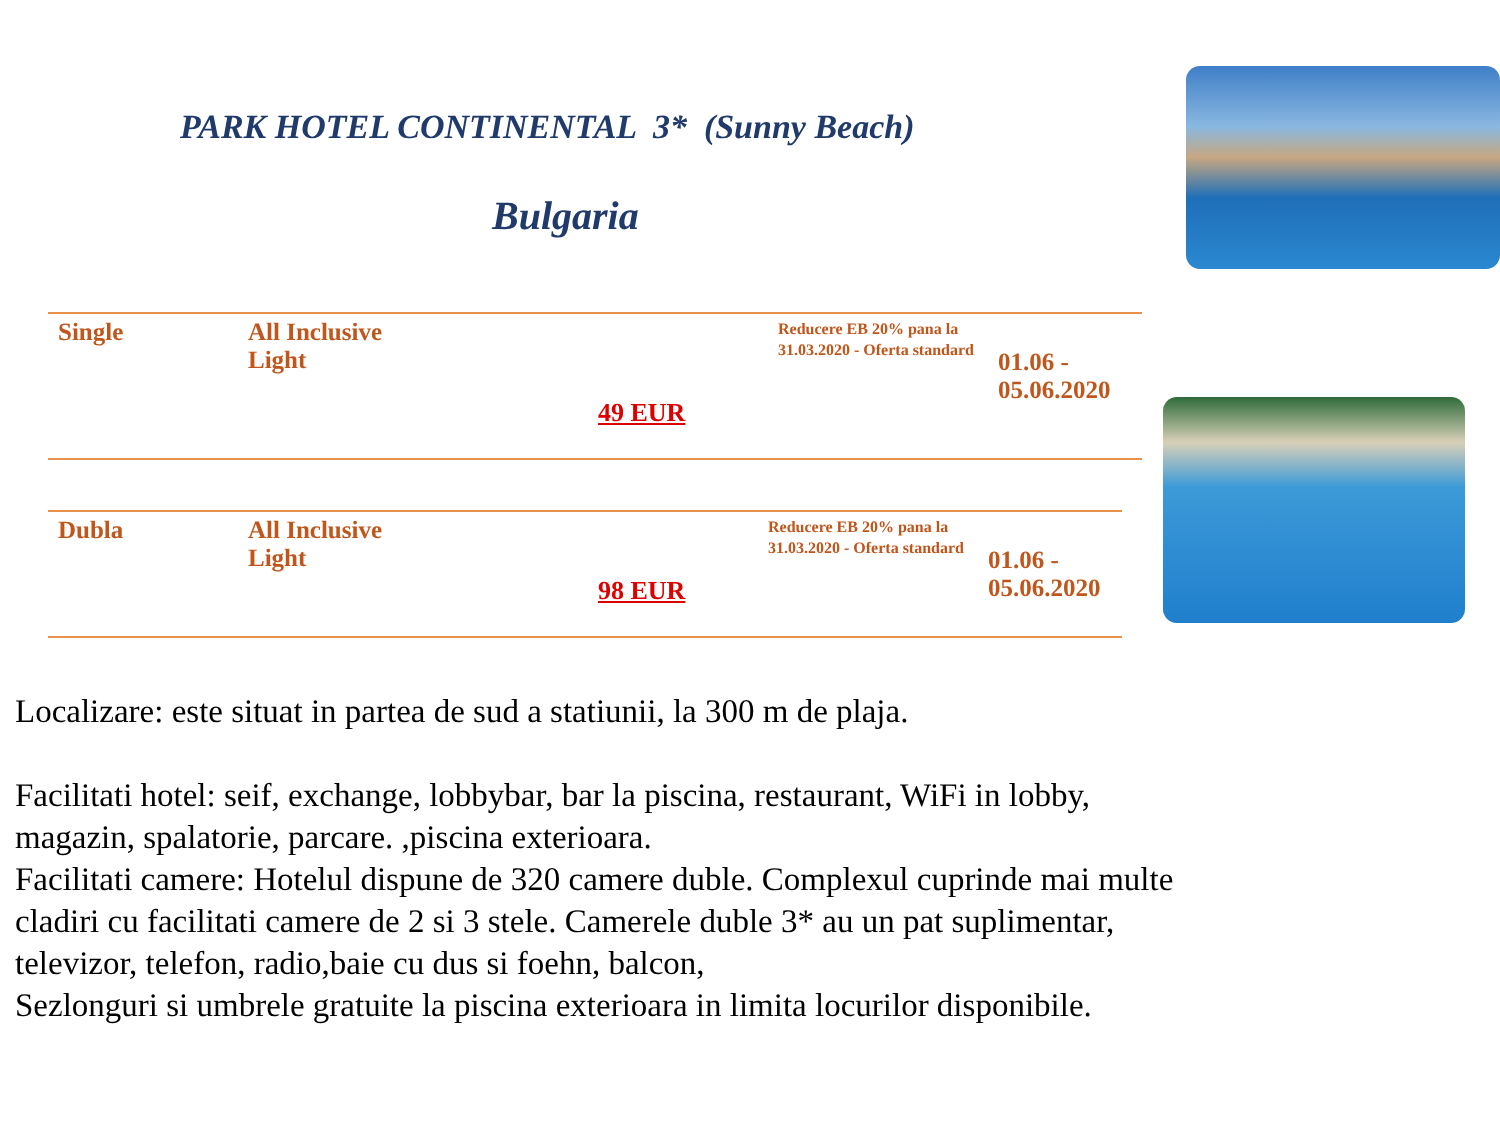PARK HOTEL CONTINENTAL 3* (Sunny Beach)
Bulgaria
| Single | All Inclusive Light | 49 EUR | Reducere EB 20% pana la 31.03.2020 - Oferta standard | 01.06 - 05.06.2020 |
| Dubla | All Inclusive Light | 98 EUR | Reducere EB 20% pana la 31.03.2020 - Oferta standard | 01.06 - 05.06.2020 |
Localizare: este situat in partea de sud a statiunii, la 300 m de plaja.
Facilitati hotel: seif, exchange, lobbybar, bar la piscina, restaurant, WiFi in lobby, magazin, spalatorie, parcare. ,piscina exterioara.
Facilitati camere: Hotelul dispune de 320 camere duble. Complexul cuprinde mai multe cladiri cu facilitati camere de 2 si 3 stele. Camerele duble 3* au un pat suplimentar, televizor, telefon, radio,baie cu dus si foehn, balcon,
Sezlonguri si umbrele gratuite la piscina exterioara in limita locurilor disponibile.